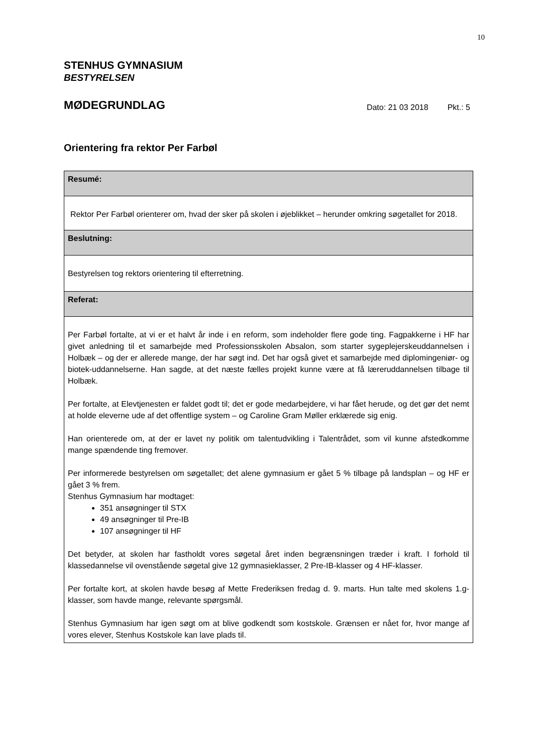10
STENHUS GYMNASIUM
BESTYRELSEN
MØDEGRUNDLAG
Dato: 21 03 2018 Pkt.: 5
Orientering fra rektor Per Farbøl
| Resumé: |
| --- |
| Rektor Per Farbøl orienterer om, hvad der sker på skolen i øjeblikket – herunder omkring søgetallet for 2018. |
| Beslutning: |
| Bestyrelsen tog rektors orientering til efterretning. |
| Referat: |
| Per Farbøl fortalte, at vi er et halvt år inde i en reform, som indeholder flere gode ting. Fagpakkerne i HF har givet anledning til et samarbejde med Professionsskolen Absalon, som starter sygeplejer­skeuddannelsen i Holbæk – og der er allerede mange, der har søgt ind. Det har også givet et samar­bejde med diplomingeniør- og biotek-uddannelserne. Han sagde, at det næste fælles projekt kunne være at få læreruddannelsen tilbage til Holbæk. Per fortalte, at Elevtjenesten er faldet godt til; det er gode medarbejdere, vi har fået herude, og det gør det nemt at holde eleverne ude af det offentlige system – og Caroline Gram Møller erklærede sig enig. Han orienterede om, at der er lavet ny politik om talentudvikling i Talentrådet, som vil kunne af­stedkomme mange spændende ting fremover. Per informerede bestyrelsen om søgetallet; det alene gymnasium er gået 5 % tilbage på landsplan – og HF er gået 3 % frem. Stenhus Gymnasium har modtaget: 351 ansøgninger til STX 49 ansøgninger til Pre-IB 107 ansøgninger til HF Det betyder, at skolen har fastholdt vores søgetal året inden begrænsningen træder i kraft. I for­hold til klassedannelse vil ovenstående søgetal give 12 gymnasieklasser, 2 Pre-IB-klasser og 4 HF-klasser. Per fortalte kort, at skolen havde besøg af Mette Frederiksen fredag d. 9. marts. Hun talte med skolens 1.g-klasser, som havde mange, relevante spørgsmål. Stenhus Gymnasium har igen søgt om at blive godkendt som kostskole. Grænsen er nået for, hvor mange af vores elever, Stenhus Kostskole kan lave plads til. |